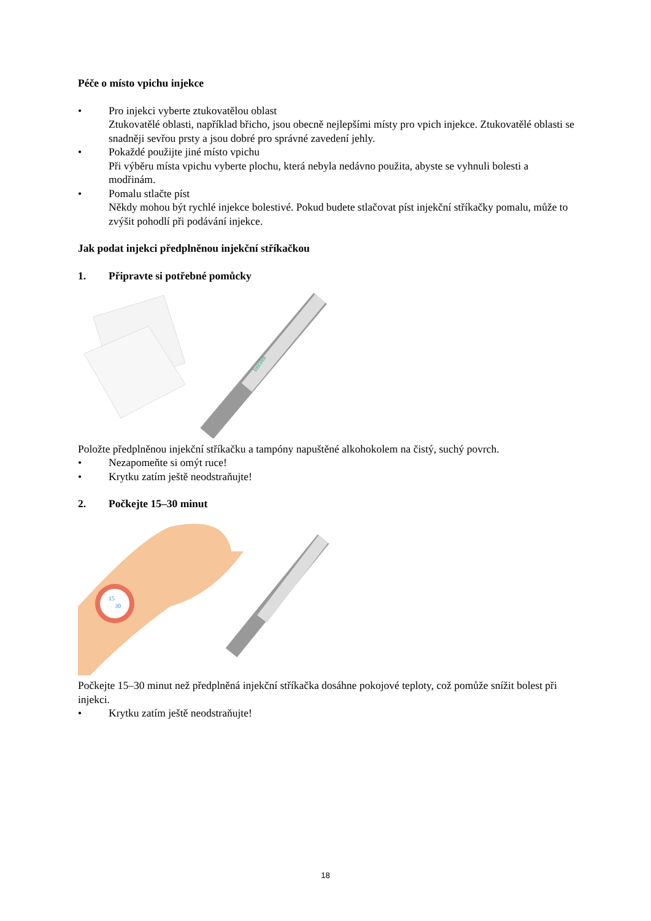Péče o místo vpichu injekce
• Pro injekci vyberte ztukovatělou oblast
Ztukovatělé oblasti, například břicho, jsou obecně nejlepšími místy pro vpich injekce. Ztukovatělé oblasti se snadněji sevřou prsty a jsou dobré pro správné zavedení jehly.
• Pokaždé použijte jiné místo vpichu
Při výběru místa vpichu vyberte plochu, která nebyla nedávno použita, abyste se vyhnuli bolesti a modřinám.
• Pomalu stlačte píst
Někdy mohou být rychlé injekce bolestivé. Pokud budete stlačovat píst injekční stříkačky pomalu, může to zvýšit pohodlí při podávání injekce.
Jak podat injekci předplněnou injekční stříkačkou
1. Připravte si potřebné pomůcky
Imraldi
Položte předplněnou injekční stříkačku a tampóny napuštěné alkohokolem na čistý, suchý povrch.
• Nezapomeňte si omýt ruce!
• Krytku zatím ještě neodstraňujte!
2. Počkejte 15–30 minut
15
30
Počkejte 15–30 minut než předplněná injekční stříkačka dosáhne pokojové teploty, což pomůže snížit bolest při injekci.
• Krytku zatím ještě neodstraňujte!
18